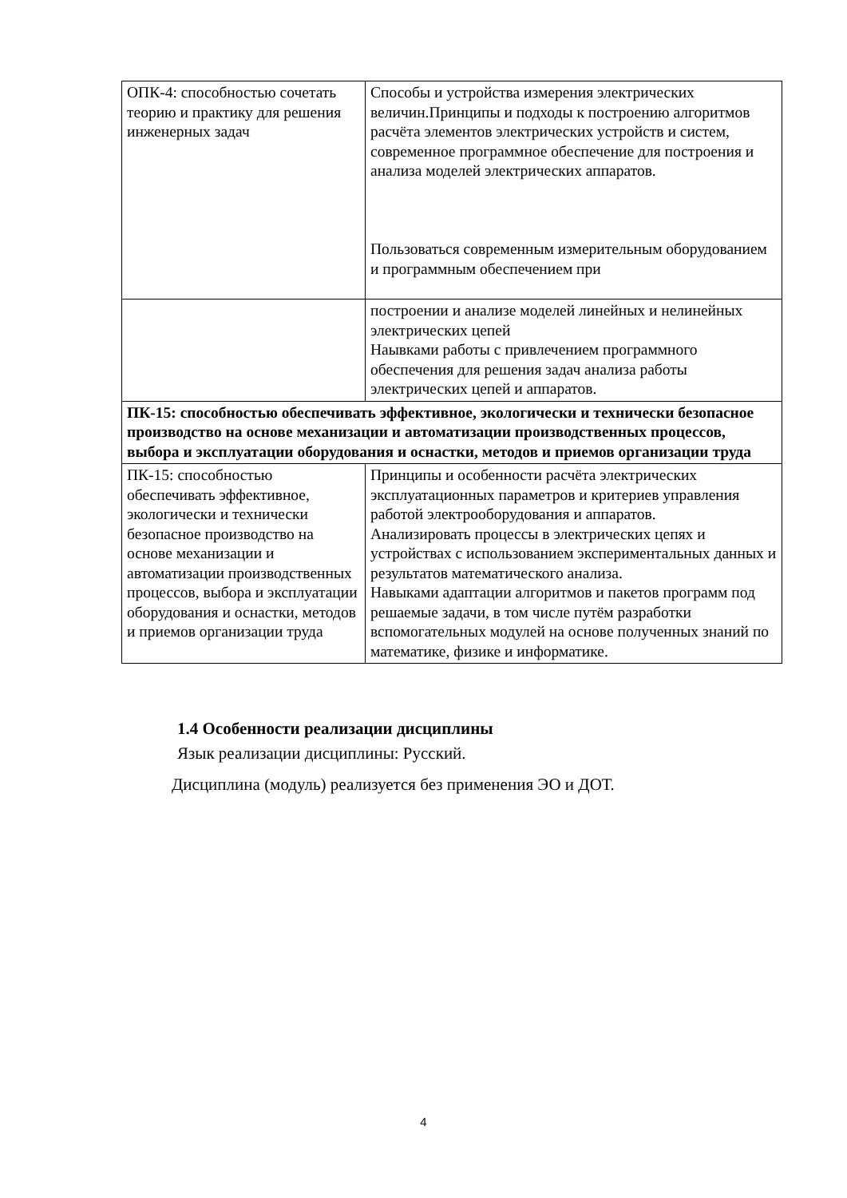| ОПК-4: способностью сочетать теорию и практику для решения инженерных задач | Способы и устройства измерения электрических величин.Принципы и подходы к построению алгоритмов расчёта элементов электрических устройств и систем, современное программное обеспечение для построения и анализа моделей электрических аппаратов. Пользоваться современным измерительным оборудованием и программным обеспечением при |
| | построении и анализе моделей линейных и нелинейных электрических цепей Наывками работы с привлечением программного обеспечения для решения задач анализа работы электрических цепей и аппаратов. |
| ПК-15: способностью обеспечивать эффективное, экологически и технически безопасное производство на основе механизации и автоматизации производственных процессов, выбора и эксплуатации оборудования и оснастки, методов и приемов организации труда | |
| ПК-15: способностью обеспечивать эффективное, экологически и технически безопасное производство на основе механизации и автоматизации производственных процессов, выбора и эксплуатации оборудования и оснастки, методов и приемов организации труда | Принципы и особенности расчёта электрических эксплуатационных параметров и критериев управления работой электрооборудования и аппаратов. Анализировать процессы в электрических цепях и устройствах с использованием экспериментальных данных и результатов математического анализа. Навыками адаптации алгоритмов и пакетов программ под решаемые задачи, в том числе путём разработки вспомогательных модулей на основе полученных знаний по математике, физике и информатике. |
1.4 Особенности реализации дисциплины
Язык реализации дисциплины: Русский.
Дисциплина (модуль) реализуется без применения ЭО и ДОТ.
4